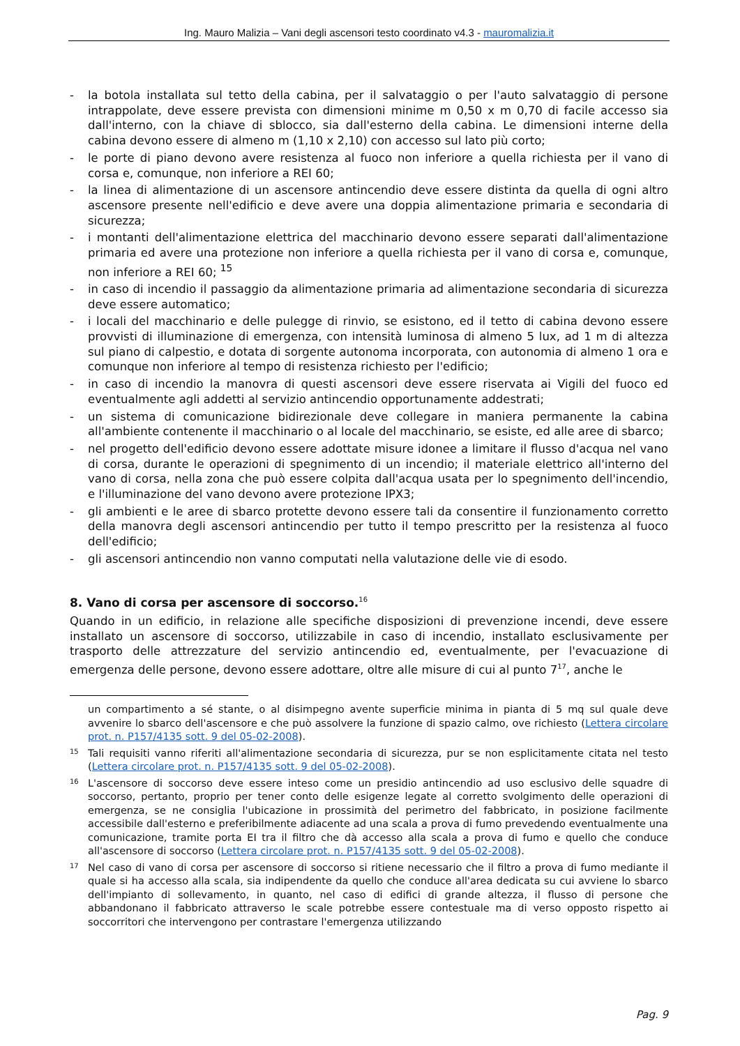Ing. Mauro Malizia – Vani degli ascensori testo coordinato v4.3 - mauromalizia.it
- la botola installata sul tetto della cabina, per il salvataggio o per l'auto salvataggio di persone intrappolate, deve essere prevista con dimensioni minime m 0,50 x m 0,70 di facile accesso sia dall'interno, con la chiave di sblocco, sia dall'esterno della cabina. Le dimensioni interne della cabina devono essere di almeno m (1,10 x 2,10) con accesso sul lato più corto;
- le porte di piano devono avere resistenza al fuoco non inferiore a quella richiesta per il vano di corsa e, comunque, non inferiore a REI 60;
- la linea di alimentazione di un ascensore antincendio deve essere distinta da quella di ogni altro ascensore presente nell'edificio e deve avere una doppia alimentazione primaria e secondaria di sicurezza;
- i montanti dell'alimentazione elettrica del macchinario devono essere separati dall'alimentazione primaria ed avere una protezione non inferiore a quella richiesta per il vano di corsa e, comunque, non inferiore a REI 60; <sup>15</sup>
- in caso di incendio il passaggio da alimentazione primaria ad alimentazione secondaria di sicurezza deve essere automatico;
- i locali del macchinario e delle pulegge di rinvio, se esistono, ed il tetto di cabina devono essere provvisti di illuminazione di emergenza, con intensità luminosa di almeno 5 lux, ad 1 m di altezza sul piano di calpestio, e dotata di sorgente autonoma incorporata, con autonomia di almeno 1 ora e comunque non inferiore al tempo di resistenza richiesto per l'edificio;
- in caso di incendio la manovra di questi ascensori deve essere riservata ai Vigili del fuoco ed eventualmente agli addetti al servizio antincendio opportunamente addestrati;
- un sistema di comunicazione bidirezionale deve collegare in maniera permanente la cabina all'ambiente contenente il macchinario o al locale del macchinario, se esiste, ed alle aree di sbarco;
- nel progetto dell'edificio devono essere adottate misure idonee a limitare il flusso d'acqua nel vano di corsa, durante le operazioni di spegnimento di un incendio; il materiale elettrico all'interno del vano di corsa, nella zona che può essere colpita dall'acqua usata per lo spegnimento dell'incendio, e l'illuminazione del vano devono avere protezione IPX3;
- gli ambienti e le aree di sbarco protette devono essere tali da consentire il funzionamento corretto della manovra degli ascensori antincendio per tutto il tempo prescritto per la resistenza al fuoco dell'edificio;
- gli ascensori antincendio non vanno computati nella valutazione delle vie di esodo.
8. Vano di corsa per ascensore di soccorso.<sup>16</sup>
Quando in un edificio, in relazione alle specifiche disposizioni di prevenzione incendi, deve essere installato un ascensore di soccorso, utilizzabile in caso di incendio, installato esclusivamente per trasporto delle attrezzature del servizio antincendio ed, eventualmente, per l'evacuazione di emergenza delle persone, devono essere adottare, oltre alle misure di cui al punto 7<sup>17</sup>, anche le
un compartimento a sé stante, o al disimpegno avente superficie minima in pianta di 5 mq sul quale deve avvenire lo sbarco dell'ascensore e che può assolvere la funzione di spazio calmo, ove richiesto (Lettera circolare prot. n. P157/4135 sott. 9 del 05-02-2008).
15 Tali requisiti vanno riferiti all'alimentazione secondaria di sicurezza, pur se non esplicitamente citata nel testo (Lettera circolare prot. n. P157/4135 sott. 9 del 05-02-2008).
16 L'ascensore di soccorso deve essere inteso come un presidio antincendio ad uso esclusivo delle squadre di soccorso, pertanto, proprio per tener conto delle esigenze legate al corretto svolgimento delle operazioni di emergenza, se ne consiglia l'ubicazione in prossimità del perimetro del fabbricato, in posizione facilmente accessibile dall'esterno e preferibilmente adiacente ad una scala a prova di fumo prevedendo eventualmente una comunicazione, tramite porta EI tra il filtro che dà accesso alla scala a prova di fumo e quello che conduce all'ascensore di soccorso (Lettera circolare prot. n. P157/4135 sott. 9 del 05-02-2008).
17 Nel caso di vano di corsa per ascensore di soccorso si ritiene necessario che il filtro a prova di fumo mediante il quale si ha accesso alla scala, sia indipendente da quello che conduce all'area dedicata su cui avviene lo sbarco dell'impianto di sollevamento, in quanto, nel caso di edifici di grande altezza, il flusso di persone che abbandonano il fabbricato attraverso le scale potrebbe essere contestuale ma di verso opposto rispetto ai soccorritori che intervengono per contrastare l'emergenza utilizzando
Pag. 9